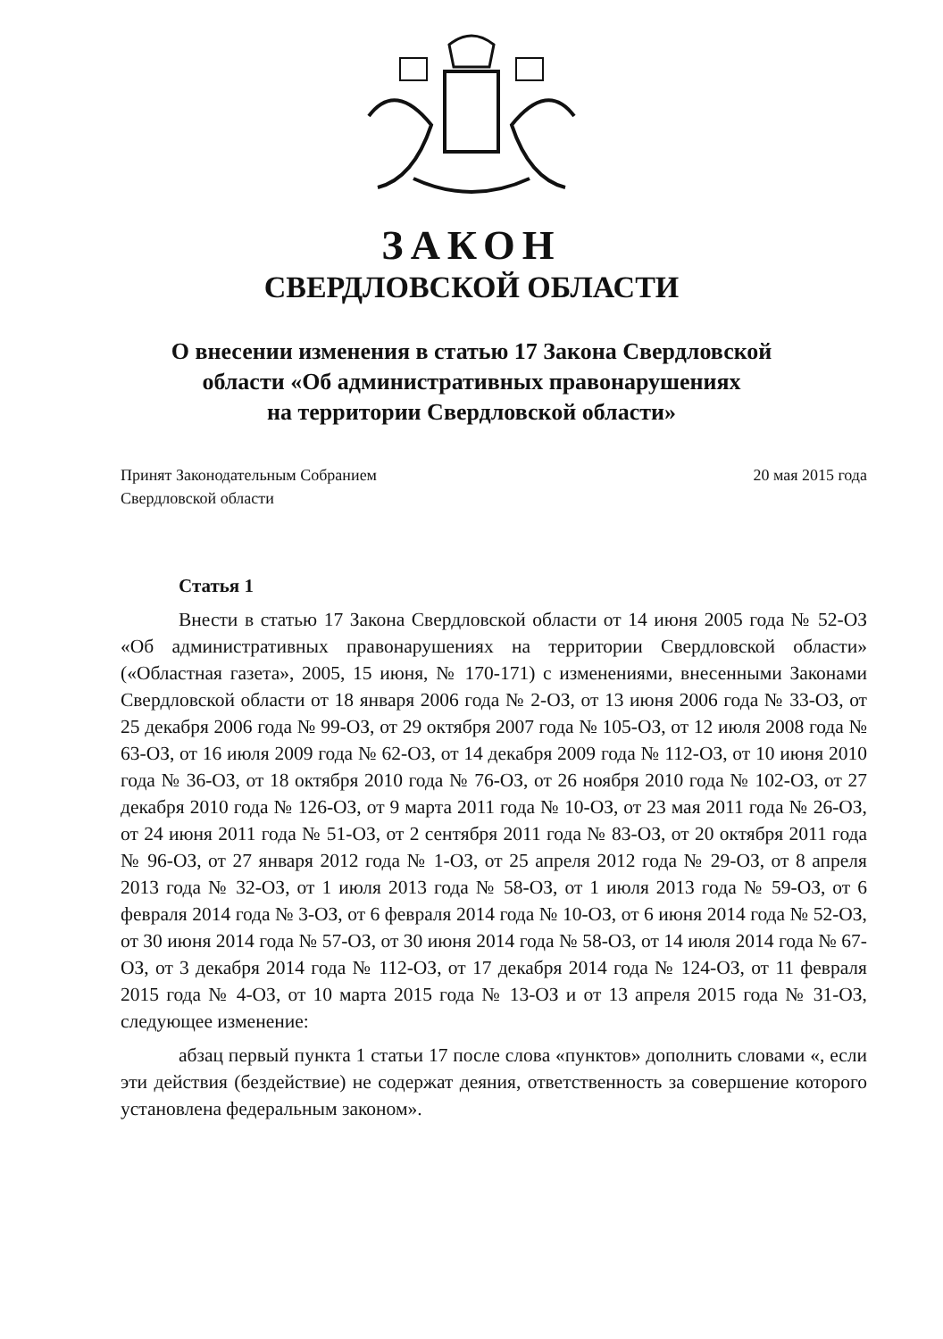ЗАКОН
СВЕРДЛОВСКОЙ ОБЛАСТИ
О внесении изменения в статью 17 Закона Свердловской
области «Об административных правонарушениях
на территории Свердловской области»
Принят Законодательным Собранием
Свердловской области
20 мая 2015 года
Статья 1
Внести в статью 17 Закона Свердловской области от 14 июня 2005 года № 52-ОЗ «Об административных правонарушениях на территории Свердловской области» («Областная газета», 2005, 15 июня, № 170-171) с изменениями, внесенными Законами Свердловской области от 18 января 2006 года № 2-ОЗ, от 13 июня 2006 года № 33-ОЗ, от 25 декабря 2006 года № 99-ОЗ, от 29 октября 2007 года № 105-ОЗ, от 12 июля 2008 года № 63-ОЗ, от 16 июля 2009 года № 62-ОЗ, от 14 декабря 2009 года № 112-ОЗ, от 10 июня 2010 года № 36-ОЗ, от 18 октября 2010 года № 76-ОЗ, от 26 ноября 2010 года № 102-ОЗ, от 27 декабря 2010 года № 126-ОЗ, от 9 марта 2011 года № 10-ОЗ, от 23 мая 2011 года № 26-ОЗ, от 24 июня 2011 года № 51-ОЗ, от 2 сентября 2011 года № 83-ОЗ, от 20 октября 2011 года № 96-ОЗ, от 27 января 2012 года № 1-ОЗ, от 25 апреля 2012 года № 29-ОЗ, от 8 апреля 2013 года № 32-ОЗ, от 1 июля 2013 года № 58-ОЗ, от 1 июля 2013 года № 59-ОЗ, от 6 февраля 2014 года № 3-ОЗ, от 6 февраля 2014 года № 10-ОЗ, от 6 июня 2014 года № 52-ОЗ, от 30 июня 2014 года № 57-ОЗ, от 30 июня 2014 года № 58-ОЗ, от 14 июля 2014 года № 67-ОЗ, от 3 декабря 2014 года № 112-ОЗ, от 17 декабря 2014 года № 124-ОЗ, от 11 февраля 2015 года № 4-ОЗ, от 10 марта 2015 года № 13-ОЗ и от 13 апреля 2015 года № 31-ОЗ, следующее изменение:
абзац первый пункта 1 статьи 17 после слова «пунктов» дополнить словами «, если эти действия (бездействие) не содержат деяния, ответственность за совершение которого установлена федеральным законом».